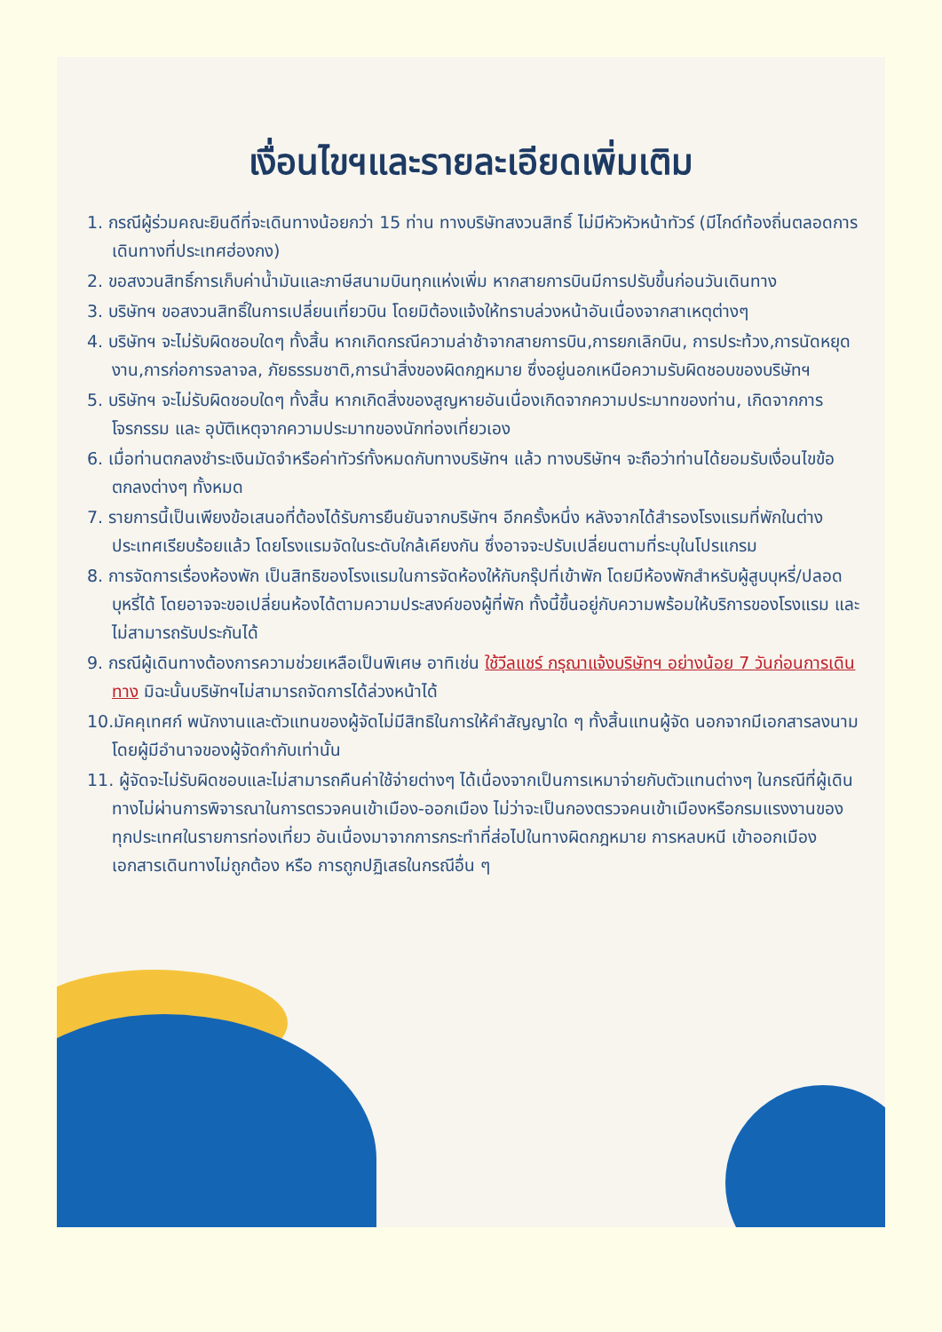เงื่อนไขฯและรายละเอียดเพิ่มเติม
1. กรณีผู้ร่วมคณะยินดีที่จะเดินทางน้อยกว่า 15 ท่าน ทางบริษัทสงวนสิทธิ์ ไม่มีหัวหัวหน้าทัวร์ (มีไกด์ท้องถิ่นตลอดการเดินทางที่ประเทศฮ่องกง)
2. ขอสงวนสิทธิ์การเก็บค่าน้ำมันและภาษีสนามบินทุกแห่งเพิ่ม หากสายการบินมีการปรับขึ้นก่อนวันเดินทาง
3. บริษัทฯ ขอสงวนสิทธิ์ในการเปลี่ยนเที่ยวบิน โดยมิต้องแจ้งให้ทราบล่วงหน้าอันเนื่องจากสาเหตุต่างๆ
4. บริษัทฯ จะไม่รับผิดชอบใดๆ ทั้งสิ้น หากเกิดกรณีความล่าช้าจากสายการบิน,การยกเลิกบิน, การประท้วง,การนัดหยุดงาน,การก่อการจลาจล, ภัยธรรมชาติ,การนำสิ่งของผิดกฎหมาย ซึ่งอยู่นอกเหนือความรับผิดชอบของบริษัทฯ
5. บริษัทฯ จะไม่รับผิดชอบใดๆ ทั้งสิ้น หากเกิดสิ่งของสูญหายอันเนื่องเกิดจากความประมาทของท่าน, เกิดจากการโจรกรรม และ อุบัติเหตุจากความประมาทของนักท่องเที่ยวเอง
6. เมื่อท่านตกลงชำระเงินมัดจำหรือค่าทัวร์ทั้งหมดกับทางบริษัทฯ แล้ว ทางบริษัทฯ จะถือว่าท่านได้ยอมรับเงื่อนไขข้อตกลงต่างๆ ทั้งหมด
7. รายการนี้เป็นเพียงข้อเสนอที่ต้องได้รับการยืนยันจากบริษัทฯ อีกครั้งหนึ่ง หลังจากได้สำรองโรงแรมที่พักในต่างประเทศเรียบร้อยแล้ว โดยโรงแรมจัดในระดับใกล้เคียงกัน ซึ่งอาจจะปรับเปลี่ยนตามที่ระบุในโปรแกรม
8. การจัดการเรื่องห้องพัก เป็นสิทธิของโรงแรมในการจัดห้องให้กับกรุ๊ปที่เข้าพัก โดยมีห้องพักสำหรับผู้สูบบุหรี่/ปลอดบุหรี่ได้ โดยอาจจะขอเปลี่ยนห้องได้ตามความประสงค์ของผู้ที่พัก ทั้งนี้ขึ้นอยู่กับความพร้อมให้บริการของโรงแรม และไม่สามารถรับประกันได้
9. กรณีผู้เดินทางต้องการความช่วยเหลือเป็นพิเศษ อาทิเช่น ใช้วีลแชร์ กรุณาแจ้งบริษัทฯ อย่างน้อย 7 วันก่อนการเดินทาง มิฉะนั้นบริษัทฯไม่สามารถจัดการได้ล่วงหน้าได้
10.มัคคุเทศก์ พนักงานและตัวแทนของผู้จัดไม่มีสิทธิในการให้คำสัญญาใด ๆ ทั้งสิ้นแทนผู้จัด นอกจากมีเอกสารลงนามโดยผู้มีอำนาจของผู้จัดกำกับเท่านั้น
11. ผู้จัดจะไม่รับผิดชอบและไม่สามารถคืนค่าใช้จ่ายต่างๆ ได้เนื่องจากเป็นการเหมาจ่ายกับตัวแทนต่างๆ ในกรณีที่ผู้เดินทางไม่ผ่านการพิจารณาในการตรวจคนเข้าเมือง-ออกเมือง ไม่ว่าจะเป็นกองตรวจคนเข้าเมืองหรือกรมแรงงานของทุกประเทศในรายการท่องเที่ยว อันเนื่องมาจากการกระทำที่ส่อไปในทางผิดกฎหมาย การหลบหนี เข้าออกเมือง เอกสารเดินทางไม่ถูกต้อง หรือ การถูกปฏิเสธในกรณีอื่น ๆ